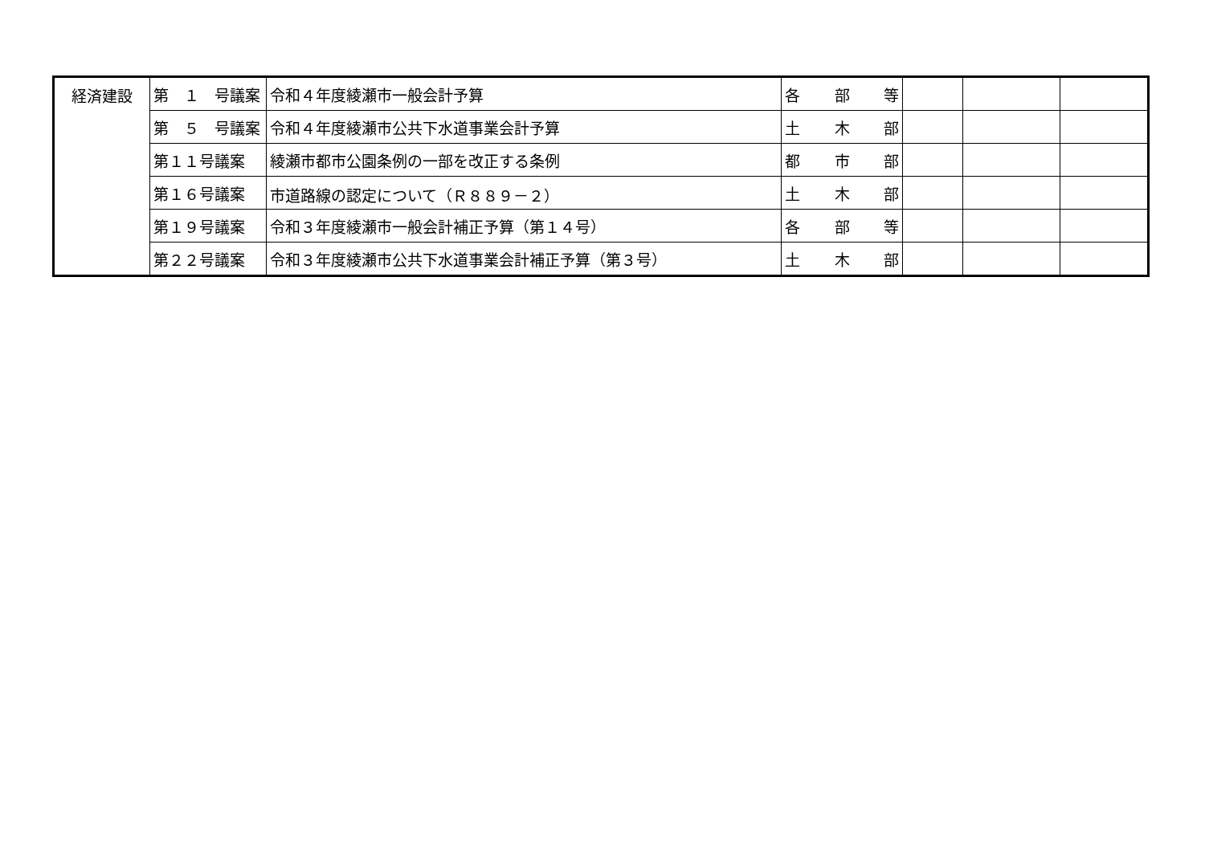| 経済建設 | 第 １ 号議案 | 令和４年度綾瀬市一般会計予算 | 各 部 等 | | | |
| | 第 ５ 号議案 | 令和４年度綾瀬市公共下水道事業会計予算 | 土 木 部 | | | |
| | 第１１号議案 | 綾瀬市都市公園条例の一部を改正する条例 | 都 市 部 | | | |
| | 第１６号議案 | 市道路線の認定について（Ｒ８８９－２） | 土 木 部 | | | |
| | 第１９号議案 | 令和３年度綾瀬市一般会計補正予算（第１４号） | 各 部 等 | | | |
| | 第２２号議案 | 令和３年度綾瀬市公共下水道事業会計補正予算（第３号） | 土 木 部 | | | |